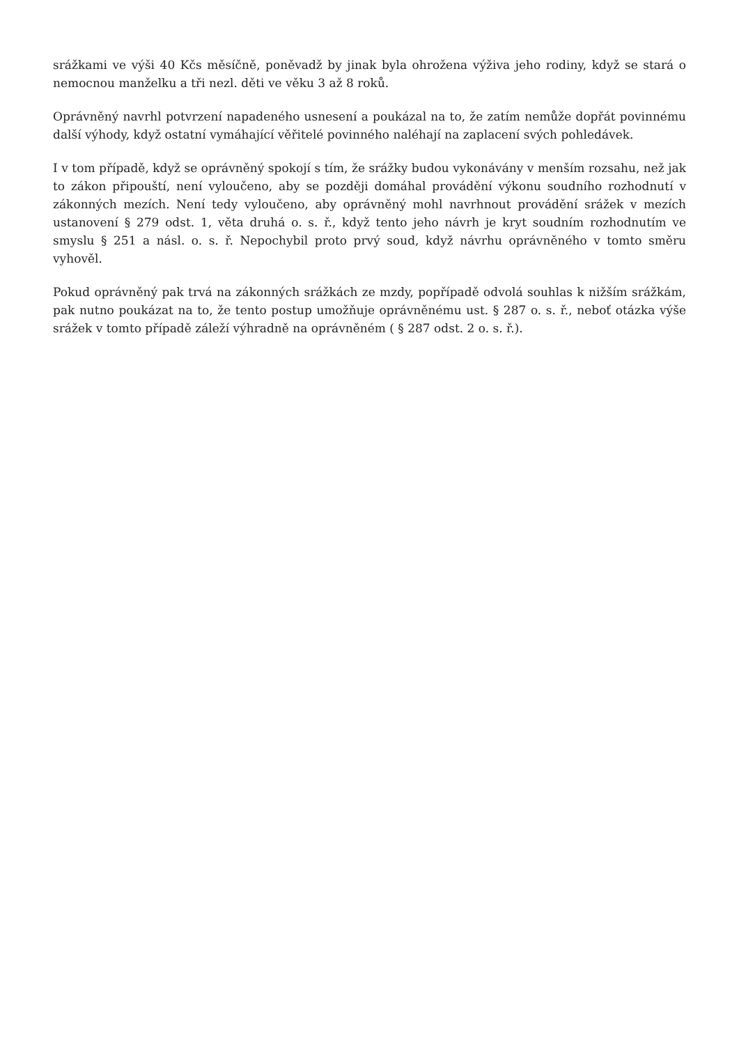srážkami ve výši 40 Kčs měsíčně, poněvadž by jinak byla ohrožena výživa jeho rodiny, když se stará o nemocnou manželku a tři nezl. děti ve věku 3 až 8 roků.
Oprávněný navrhl potvrzení napadeného usnesení a poukázal na to, že zatím nemůže dopřát povinnému další výhody, když ostatní vymáhající věřitelé povinného naléhají na zaplacení svých pohledávek.
I v tom případě, když se oprávněný spokojí s tím, že srážky budou vykonávány v menším rozsahu, než jak to zákon připouští, není vyloučeno, aby se později domáhal provádění výkonu soudního rozhodnutí v zákonných mezích. Není tedy vyloučeno, aby oprávněný mohl navrhnout provádění srážek v mezích ustanovení § 279 odst. 1, věta druhá o. s. ř., když tento jeho návrh je kryt soudním rozhodnutím ve smyslu § 251 a násl. o. s. ř. Nepochybil proto prvý soud, když návrhu oprávněného v tomto směru vyhověl.
Pokud oprávněný pak trvá na zákonných srážkách ze mzdy, popřípadě odvolá souhlas k nižším srážkám, pak nutno poukázat na to, že tento postup umožňuje oprávněnému ust. § 287 o. s. ř., neboť otázka výše srážek v tomto případě záleží výhradně na oprávněném ( § 287 odst. 2 o. s. ř.).